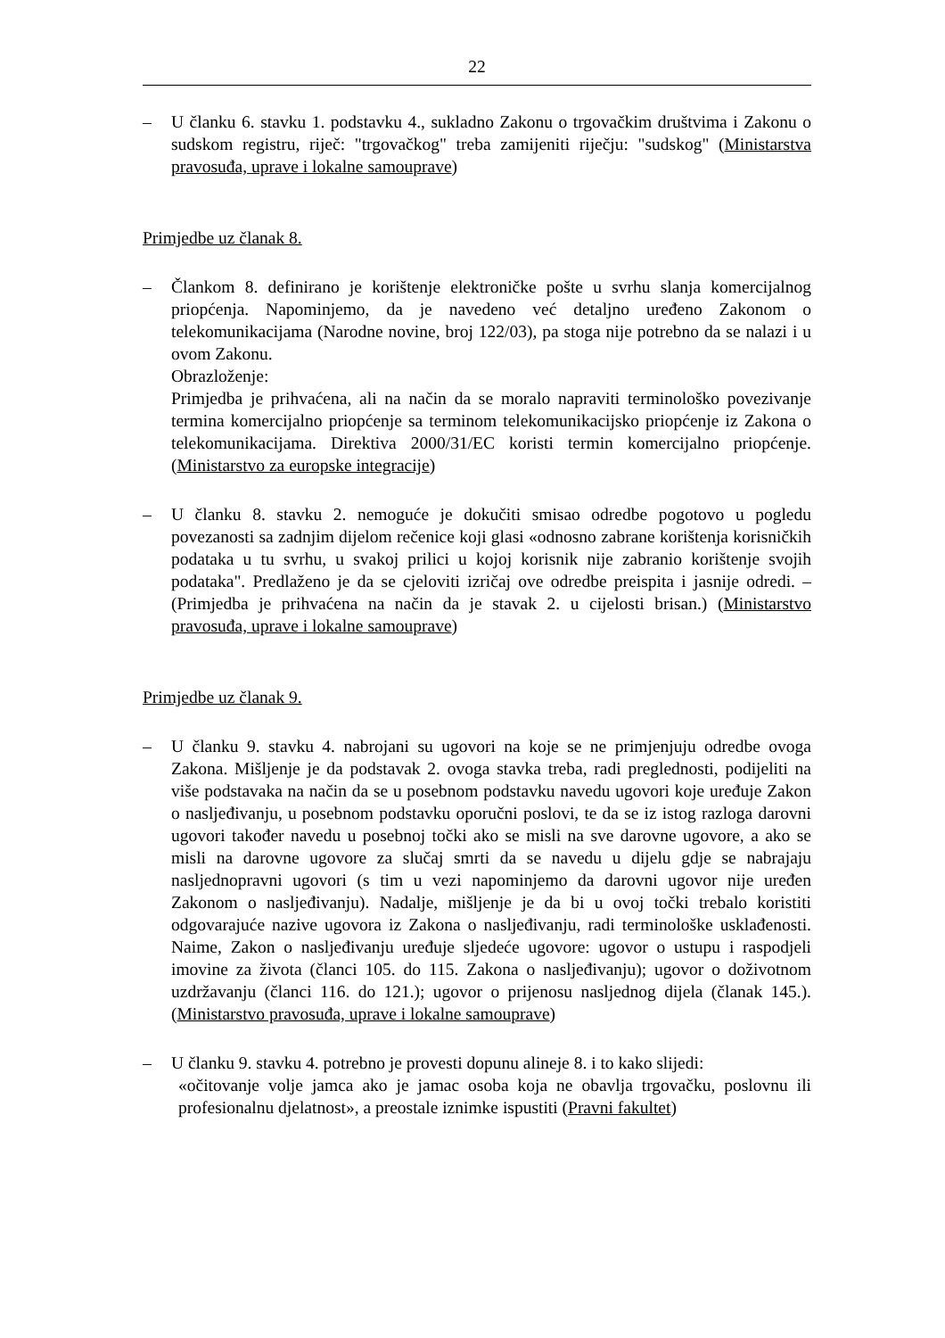22
– U članku 6. stavku 1. podstavku 4., sukladno Zakonu o trgovačkim društvima i Zakonu o sudskom registru, riječ: "trgovačkog" treba zamijeniti riječju: "sudskog" (Ministarstva pravosuđa, uprave i lokalne samouprave)
Primjedbe uz članak 8.
– Člankom 8. definirano je korištenje elektroničke pošte u svrhu slanja komercijalnog priopćenja. Napominjemo, da je navedeno već detaljno uređeno Zakonom o telekomunikacijama (Narodne novine, broj 122/03), pa stoga nije potrebno da se nalazi i u ovom Zakonu.
Obrazloženje:
Primjedba je prihvaćena, ali na način da se moralo napraviti terminološko povezivanje termina komercijalno priopćenje sa terminom telekomunikacijsko priopćenje iz Zakona o telekomunikacijama. Direktiva 2000/31/EC koristi termin komercijalno priopćenje. (Ministarstvo za europske integracije)
– U članku 8. stavku 2. nemoguće je dokučiti smisao odredbe pogotovo u pogledu povezanosti sa zadnjim dijelom rečenice koji glasi «odnosno zabrane korištenja korisničkih podataka u tu svrhu, u svakoj prilici u kojoj korisnik nije zabranio korištenje svojih podataka". Predlaženo je da se cjeloviti izričaj ove odredbe preispita i jasnije odredi. – (Primjedba je prihvaćena na način da je stavak 2. u cijelosti brisan.) (Ministarstvo pravosuđa, uprave i lokalne samouprave)
Primjedbe uz članak 9.
– U članku 9. stavku 4. nabrojani su ugovori na koje se ne primjenjuju odredbe ovoga Zakona. Mišljenje je da podstavak 2. ovoga stavka treba, radi preglednosti, podijeliti na više podstavaka na način da se u posebnom podstavku navedu ugovori koje uređuje Zakon o nasljeđivanju, u posebnom podstavku oporučni poslovi, te da se iz istog razloga darovni ugovori također navedu u posebnoj točki ako se misli na sve darovne ugovore, a ako se misli na darovne ugovore za slučaj smrti da se navedu u dijelu gdje se nabrajaju nasljednopravni ugovori (s tim u vezi napominjemo da darovni ugovor nije uređen Zakonom o nasljeđivanju). Nadalje, mišljenje je da bi u ovoj točki trebalo koristiti odgovarajuće nazive ugovora iz Zakona o nasljeđivanju, radi terminološke usklađenosti. Naime, Zakon o nasljeđivanju uređuje sljedeće ugovore: ugovor o ustupu i raspodjeli imovine za života (članci 105. do 115. Zakona o nasljeđivanju); ugovor o doživotnom uzdržavanju (članci 116. do 121.); ugovor o prijenosu nasljednog dijela (članak 145.). (Ministarstvo pravosuđa, uprave i lokalne samouprave)
– U članku 9. stavku 4. potrebno je provesti dopunu alineje 8. i to kako slijedi:
«očitovanje volje jamca ako je jamac osoba koja ne obavlja trgovačku, poslovnu ili profesionalnu djelatnost», a preostale iznimke ispustiti (Pravni fakultet)